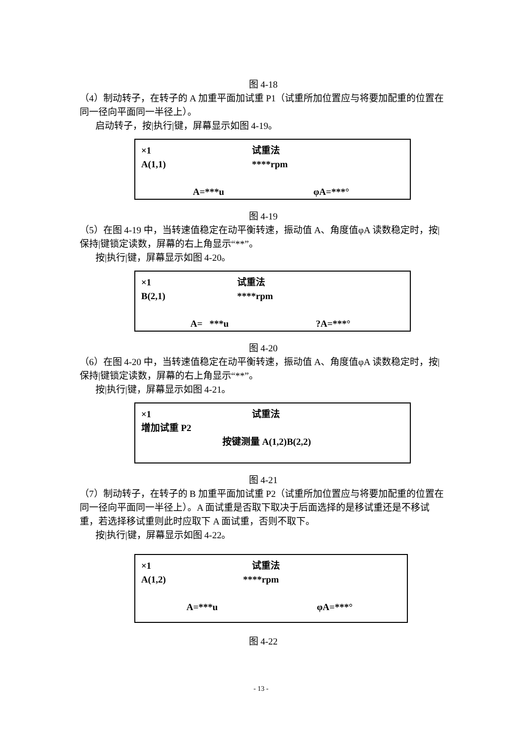图 4-18
（4）制动转子，在转子的 A 加重平面加试重 P1（试重所加位置应与将要加配重的位置在同一径向平面同一半径上）。
启动转子，按|执行|键，屏幕显示如图 4-19。
×1 试重法
A(1,1) ****rpm
A=***u φA=***°
图 4-19
（5）在图 4-19 中，当转速值稳定在动平衡转速，振动值 A、角度值φA 读数稳定时，按|保持|键锁定读数，屏幕的右上角显示“**”。
按|执行|键，屏幕显示如图 4-20。
×1 试重法
B(2,1) ****rpm
A= ***u?A=***°
图 4-20
（6）在图 4-20 中，当转速值稳定在动平衡转速，振动值 A、角度值φA 读数稳定时，按|保持|键锁定读数，屏幕的右上角显示“**”。
按|执行|键，屏幕显示如图 4-21。
×1 试重法
增加试重 P2
按键测量 A(1,2)B(2,2)
图 4-21
（7）制动转子，在转子的 B 加重平面加试重 P2（试重所加位置应与将要加配重的位置在同一径向平面同一半径上）。A 面试重是否取下取决于后面选择的是移试重还是不移试重，若选择移试重则此时应取下 A 面试重，否则不取下。
按|执行|键，屏幕显示如图 4-22。
×1 试重法
A(1,2) ****rpm
A=***u φA=***°
图 4-22
- 13 -